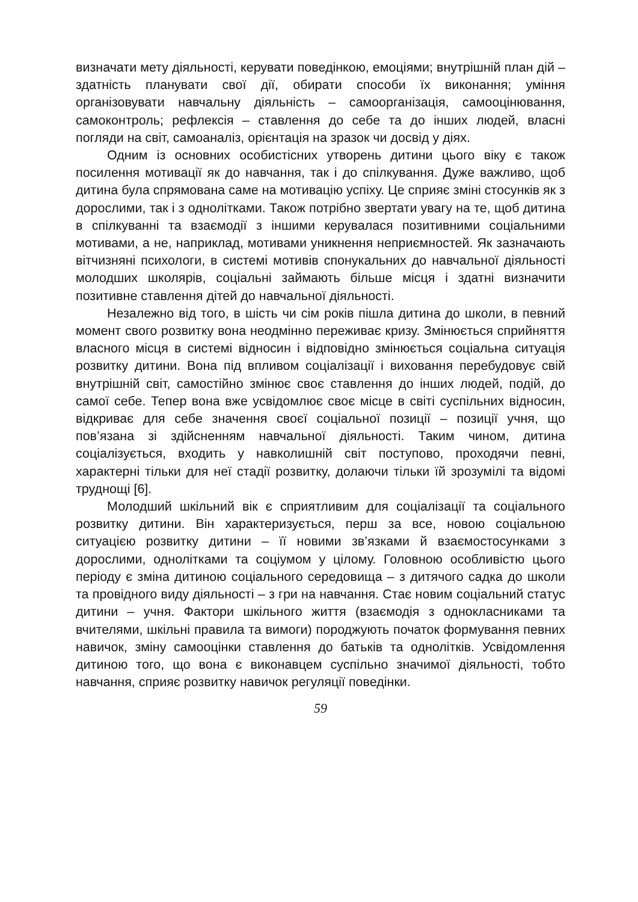визначати мету діяльності, керувати поведінкою, емоціями; внутрішній план дій – здатність планувати свої дії, обирати способи їх виконання; уміння організовувати навчальну діяльність – самоорганізація, самооцінювання, самоконтроль; рефлексія – ставлення до себе та до інших людей, власні погляди на світ, самоаналіз, орієнтація на зразок чи досвід у діях.
Одним із основних особистісних утворень дитини цього віку є також посилення мотивації як до навчання, так і до спілкування. Дуже важливо, щоб дитина була спрямована саме на мотивацію успіху. Це сприяє зміні стосунків як з дорослими, так і з однолітками. Також потрібно звертати увагу на те, щоб дитина в спілкуванні та взаємодії з іншими керувалася позитивними соціальними мотивами, а не, наприклад, мотивами уникнення неприємностей. Як зазначають вітчизняні психологи, в системі мотивів спонукальних до навчальної діяльності молодших школярів, соціальні займають більше місця і здатні визначити позитивне ставлення дітей до навчальної діяльності.
Незалежно від того, в шість чи сім років пішла дитина до школи, в певний момент свого розвитку вона неодмінно переживає кризу. Змінюється сприйняття власного місця в системі відносин і відповідно змінюється соціальна ситуація розвитку дитини. Вона під впливом соціалізації і виховання перебудовує свій внутрішній світ, самостійно змінює своє ставлення до інших людей, подій, до самої себе. Тепер вона вже усвідомлює своє місце в світі суспільних відносин, відкриває для себе значення своєї соціальної позиції – позиції учня, що пов’язана зі здійсненням навчальної діяльності. Таким чином, дитина соціалізується, входить у навколишній світ поступово, проходячи певні, характерні тільки для неї стадії розвитку, долаючи тільки їй зрозумілі та відомі труднощі [6].
Молодший шкільний вік є сприятливим для соціалізації та соціального розвитку дитини. Він характеризується, перш за все, новою соціальною ситуацією розвитку дитини – її новими зв’язками й взаємостосунками з дорослими, однолітками та соціумом у цілому. Головною особливістю цього періоду є зміна дитиною соціального середовища – з дитячого садка до школи та провідного виду діяльності – з гри на навчання. Стає новим соціальний статус дитини – учня. Фактори шкільного життя (взаємодія з однокласниками та вчителями, шкільні правила та вимоги) породжують початок формування певних навичок, зміну самооцінки ставлення до батьків та однолітків. Усвідомлення дитиною того, що вона є виконавцем суспільно значимої діяльності, тобто навчання, сприяє розвитку навичок регуляції поведінки.
59